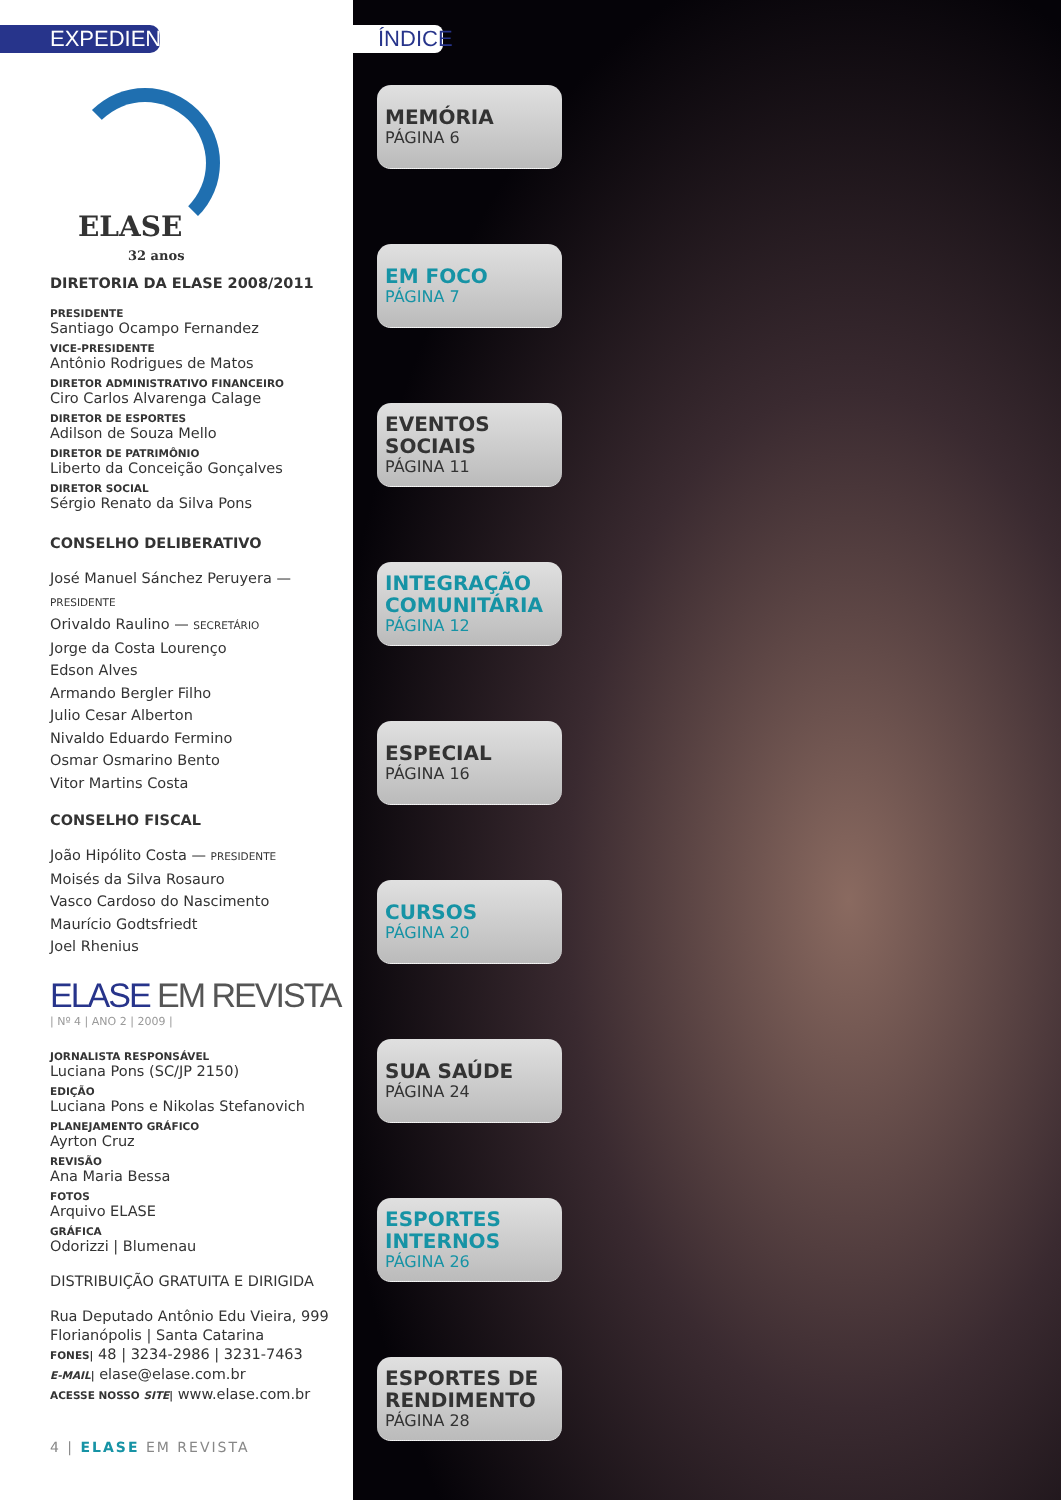EXPEDIENTE
ELASE
32 anos
DIRETORIA DA ELASE 2008/2011
PRESIDENTE
Santiago Ocampo Fernandez
VICE-PRESIDENTE
Antônio Rodrigues de Matos
DIRETOR ADMINISTRATIVO FINANCEIRO
Ciro Carlos Alvarenga Calage
DIRETOR DE ESPORTES
Adilson de Souza Mello
DIRETOR DE PATRIMÔNIO
Liberto da Conceição Gonçalves
DIRETOR SOCIAL
Sérgio Renato da Silva Pons
CONSELHO DELIBERATIVO
José Manuel Sánchez Peruyera — PRESIDENTE
Orivaldo Raulino — SECRETÁRIO
Jorge da Costa Lourenço
Edson Alves
Armando Bergler Filho
Julio Cesar Alberton
Nivaldo Eduardo Fermino
Osmar Osmarino Bento
Vitor Martins Costa
CONSELHO FISCAL
João Hipólito Costa — PRESIDENTE
Moisés da Silva Rosauro
Vasco Cardoso do Nascimento
Maurício Godtsfriedt
Joel Rhenius
ELASE EM REVISTA
| Nº 4 | ANO 2 | 2009 |
JORNALISTA RESPONSÁVEL
Luciana Pons (SC/JP 2150)
EDIÇÃO
Luciana Pons e Nikolas Stefanovich
PLANEJAMENTO GRÁFICO
Ayrton Cruz
REVISÃO
Ana Maria Bessa
FOTOS
Arquivo ELASE
GRÁFICA
Odorizzi | Blumenau
DISTRIBUIÇÃO GRATUITA E DIRIGIDA
Rua Deputado Antônio Edu Vieira, 999
Florianópolis | Santa Catarina
FONES| 48 | 3234-2986 | 3231-7463
E-MAIL| elase@elase.com.br
ACESSE NOSSO SITE| www.elase.com.br
4 | ELASE EM REVISTA
ÍNDICE
MEMÓRIA
PÁGINA 6
EM FOCO
PÁGINA 7
EVENTOS SOCIAIS
PÁGINA 11
INTEGRAÇÃO COMUNITÁRIA
PÁGINA 12
ESPECIAL
PÁGINA 16
CURSOS
PÁGINA 20
SUA SAÚDE
PÁGINA 24
ESPORTES INTERNOS
PÁGINA 26
ESPORTES DE RENDIMENTO
PÁGINA 28